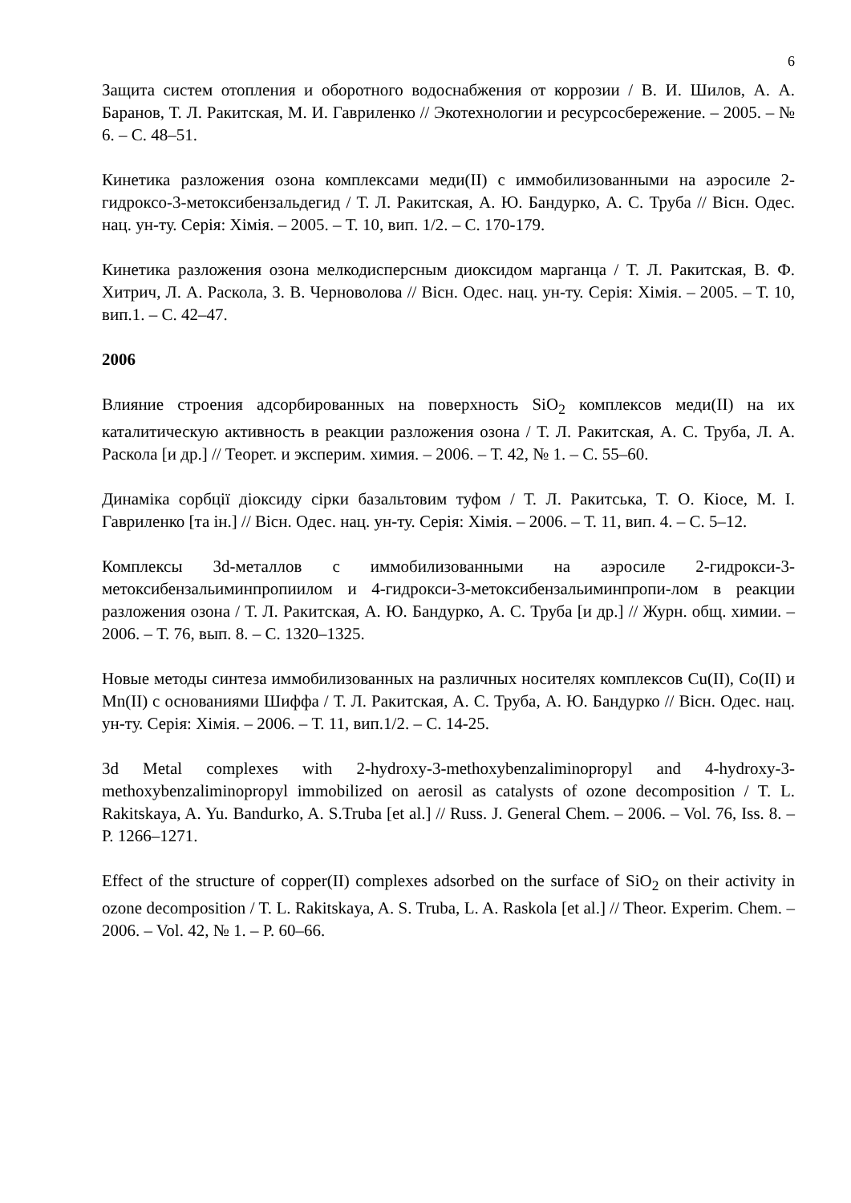6
Защита систем отопления и оборотного водоснабжения от коррозии / В. И. Шилов, А. А. Баранов, Т. Л. Ракитская, М. И. Гавриленко // Экотехнологии и ресурсосбережение. – 2005. – № 6. – С. 48–51.
Кинетика разложения озона комплексами меди(II) с иммобилизованными на аэросиле 2-гидроксо-3-метоксибензальдегид / Т. Л. Ракитская, А. Ю. Бандурко, А. С. Труба // Вісн. Одес. нац. ун-ту. Серія: Хімія. – 2005. – Т. 10, вип. 1/2. – С. 170-179.
Кинетика разложения озона мелкодисперсным диоксидом марганца / Т. Л. Ракитская, В. Ф. Хитрич, Л. А. Раскола, З. В. Черноволова // Вісн. Одес. нац. ун-ту. Серія: Хімія. – 2005. – Т. 10, вип.1. – С. 42–47.
2006
Влияние строения адсорбированных на поверхность SiO<sub>2</sub> комплексов меди(II) на их каталитическую активность в реакции разложения озона / Т. Л. Ракитская, А. С. Труба, Л. А. Раскола [и др.] // Теорет. и эксперим. химия. – 2006. – Т. 42, № 1. – С. 55–60.
Динаміка сорбції діоксиду сірки базальтовим туфом / Т. Л. Ракитська, Т. О. Кіосе, М. І. Гавриленко [та ін.] // Вісн. Одес. нац. ун-ту. Серія: Хімія. – 2006. – Т. 11, вип. 4. – С. 5–12.
Комплексы 3d-металлов с иммобилизованными на аэросиле 2-гидрокси-3-метоксибензальиминпропиилом и 4-гидрокси-3-метоксибензальиминпропи-лом в реакции разложения озона / Т. Л. Ракитская, А. Ю. Бандурко, А. С. Труба [и др.] // Журн. общ. химии. – 2006. – Т. 76, вып. 8. – С. 1320–1325.
Новые методы синтеза иммобилизованных на различных носителях комплексов Cu(II), Co(II) и Mn(II) с основаниями Шиффа / Т. Л. Ракитская, А. С. Труба, А. Ю. Бандурко // Вісн. Одес. нац. ун-ту. Серія: Хімія. – 2006. – Т. 11, вип.1/2. – С. 14-25.
3d Metal complexes with 2-hydroxy-3-methoxybenzaliminopropyl and 4-hydroxy-3-methoxybenzaliminopropyl immobilized on aerosil as catalysts of ozone decomposition / T. L. Rakitskaya, A. Yu. Bandurko, A. S.Truba [et al.] // Russ. J. General Chem. – 2006. – Vol. 76, Iss. 8. – P. 1266–1271.
Effect of the structure of copper(II) complexes adsorbed on the surface of SiO<sub>2</sub> on their activity in ozone decomposition / T. L. Rakitskaya, A. S. Truba, L. A. Raskola [et al.] // Theor. Experim. Chem. – 2006. – Vol. 42, № 1. – P. 60–66.